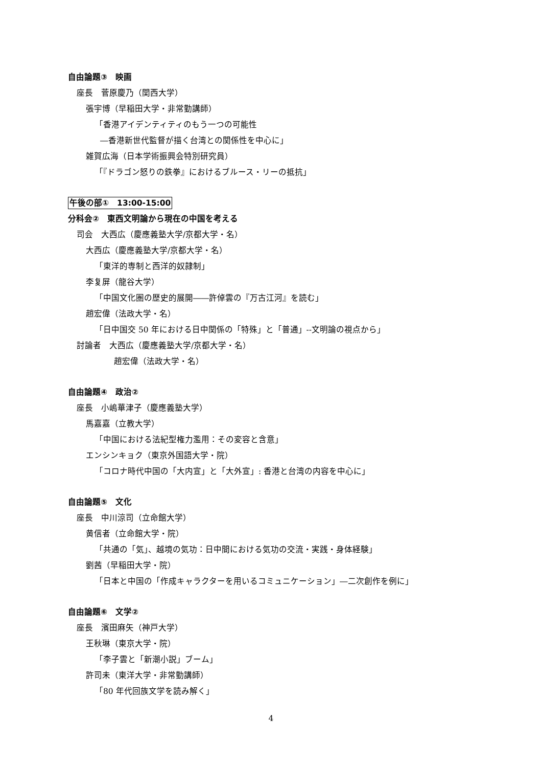自由論題③　映画
座長　菅原慶乃（関西大学）
張宇博（早稲田大学・非常勤講師）
「香港アイデンティティのもう一つの可能性
―香港新世代監督が描く台湾との関係性を中心に」
雑賀広海（日本学術振興会特別研究員）
「『ドラゴン怒りの鉄拳』におけるブルース・リーの抵抗」
午後の部①　13:00-15:00
分科会②　東西文明論から現在の中国を考える
司会　大西広（慶應義塾大学/京都大学・名）
大西広（慶應義塾大学/京都大学・名）
「東洋的専制と西洋的奴隷制」
李复屏（龍谷大学）
「中国文化圏の歴史的展開――許倬雲の『万古江河』を読む」
趙宏偉（法政大学・名）
「日中国交 50 年における日中関係の「特殊」と「普通」--文明論の視点から」
討論者　大西広（慶應義塾大学/京都大学・名）
趙宏偉（法政大学・名）
自由論題④　政治②
座長　小嶋華津子（慶應義塾大学）
馬嘉嘉（立教大学）
「中国における法紀型権力濫用：その変容と含意」
エンシンキョク（東京外国語大学・院）
「コロナ時代中国の「大内宣」と「大外宣」: 香港と台湾の内容を中心に」
自由論題⑤　文化
座長　中川涼司（立命館大学）
黄信者（立命館大学・院）
「共通の「気」、越境の気功：日中間における気功の交流・実践・身体経験」
劉茜（早稲田大学・院）
「日本と中国の「作成キャラクターを用いるコミュニケーション」―二次創作を例に」
自由論題⑥　文学②
座長　濱田麻矢（神戸大学）
王秋琳（東京大学・院）
「李子雲と「新潮小説」ブーム」
許司未（東洋大学・非常勤講師）
「80 年代回族文学を読み解く」
4